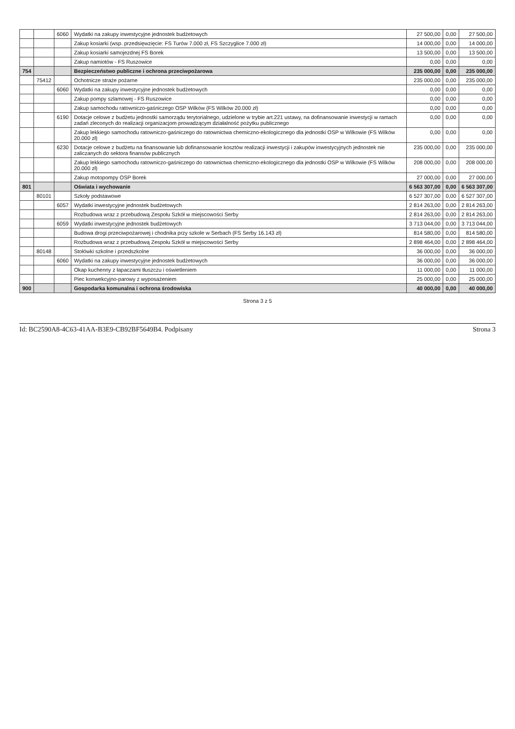| | | 6060 | Wydatki na zakupy inwestycyjne jednostek budżetowych | 27 500,00 | 0,00 | 27 500,00 |
| | | | Zakup kosiarki (wsp. przedsięwzięcie: FS Turów 7.000 zł, FS Szczyglice 7.000 zł) | 14 000,00 | 0,00 | 14 000,00 |
| | | | Zakup kosiarki samojezdnej FS Borek | 13 500,00 | 0,00 | 13 500,00 |
| | | | Zakup namiotów - FS Ruszowice | 0,00 | 0,00 | 0,00 |
| 754 | | | Bezpieczeństwo publiczne i ochrona przeciwpożarowa | 235 000,00 | 0,00 | 235 000,00 |
| | 75412 | | Ochotnicze straże pożarne | 235 000,00 | 0,00 | 235 000,00 |
| | | 6060 | Wydatki na zakupy inwestycyjne jednostek budżetowych | 0,00 | 0,00 | 0,00 |
| | | | Zakup pompy szlamowej - FS Ruszowice | 0,00 | 0,00 | 0,00 |
| | | | Zakup samochodu ratowniczo-gaśniczego OSP Wilków (FS Wilków 20.000 zł) | 0,00 | 0,00 | 0,00 |
| | | 6190 | Dotacje celowe z budżetu jednostki samorządu terytorialnego, udzielone w trybie art.221 ustawy, na dofinansowanie inwestycji w ramach zadań zleconych do realizacji organizacjom prowadzącym działalność pożytku publicznego | 0,00 | 0,00 | 0,00 |
| | | | Zakup lekkiego samochodu ratowniczo-gaśniczego do ratownictwa chemiczno-ekologicznego dla jednostki OSP w Wilkowie (FS Wilków 20.000 zł) | 0,00 | 0,00 | 0,00 |
| | | 6230 | Dotacje celowe z budżetu na finansowanie lub dofinansowanie kosztów realizacji inwestycji i zakupów inwestycyjnych jednostek nie zaliczanych do sektora finansów publicznych | 235 000,00 | 0,00 | 235 000,00 |
| | | | Zakup lekkiego samochodu ratowniczo-gaśniczego do ratownictwa chemiczno-ekologicznego dla jednostki OSP w Wilkowie (FS Wilków 20.000 zł) | 208 000,00 | 0,00 | 208 000,00 |
| | | | Zakup motopompy OSP Borek | 27 000,00 | 0,00 | 27 000,00 |
| 801 | | | Oświata i wychowanie | 6 563 307,00 | 0,00 | 6 563 307,00 |
| | 80101 | | Szkoły podstawowe | 6 527 307,00 | 0,00 | 6 527 307,00 |
| | | 6057 | Wydatki inwestycyjne jednostek budżetowych | 2 814 263,00 | 0,00 | 2 814 263,00 |
| | | | Rozbudowa wraz z przebudową Zespołu Szkół w miejscowości Serby | 2 814 263,00 | 0,00 | 2 814 263,00 |
| | | 6059 | Wydatki inwestycyjne jednostek budżetowych | 3 713 044,00 | 0,00 | 3 713 044,00 |
| | | | Budowa drogi przeciwpożarowej i chodnika przy szkole w Serbach (FS Serby 16.143 zł) | 814 580,00 | 0,00 | 814 580,00 |
| | | | Rozbudowa wraz z przebudową Zespołu Szkół w miejscowości Serby | 2 898 464,00 | 0,00 | 2 898 464,00 |
| | 80148 | | Stołówki szkolne i przedszkolne | 36 000,00 | 0,00 | 36 000,00 |
| | | 6060 | Wydatki na zakupy inwestycyjne jednostek budżetowych | 36 000,00 | 0,00 | 36 000,00 |
| | | | Okap kuchenny z łapaczami tłuszczu i oświetleniem | 11 000,00 | 0,00 | 11 000,00 |
| | | | Piec konwekcyjno-parowy z wyposażeniem | 25 000,00 | 0,00 | 25 000,00 |
| 900 | | | Gospodarka komunalna i ochrona środowiska | 40 000,00 | 0,00 | 40 000,00 |
Strona 3 z 5
Id: BC2590A8-4C63-41AA-B3E9-CB92BF5649B4. Podpisany Strona 3